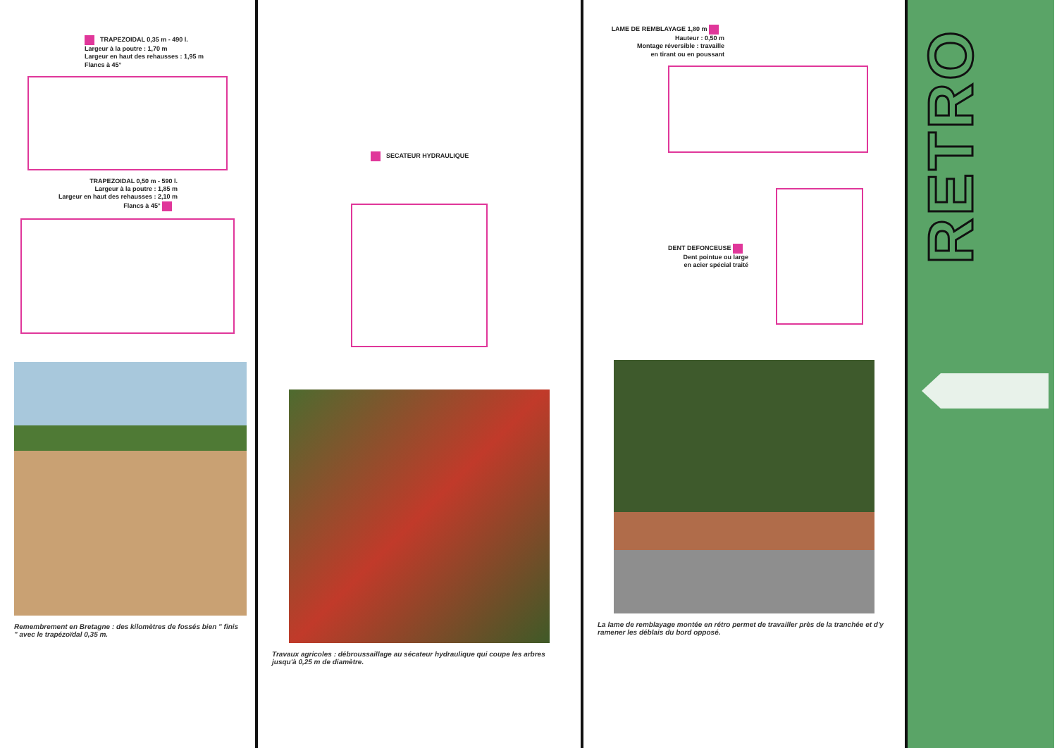TRAPEZOIDAL 0,35 m - 490 l.
Largeur à la poutre : 1,70 m
Largeur en haut des rehausses : 1,95 m
Flancs à 45°
TRAPEZOIDAL 0,50 m - 590 l.
Largeur à la poutre : 1,85 m
Largeur en haut des rehausses : 2,10 m
Flancs à 45°
Remembrement en Bretagne : des kilomètres de fossés bien " finis " avec le trapézoïdal 0,35 m.
SECATEUR HYDRAULIQUE
Travaux agricoles : débroussaillage au sécateur hydraulique qui coupe les arbres jusqu'à 0,25 m de diamètre.
LAME DE REMBLAYAGE 1,80 m
Hauteur : 0,50 m
Montage réversible : travaille
en tirant ou en poussant
DENT DEFONCEUSE
Dent pointue ou large
en acier spécial traité
La lame de remblayage montée en rétro permet de travailler près de la tranchée et d'y ramener les déblais du bord opposé.
RETRO